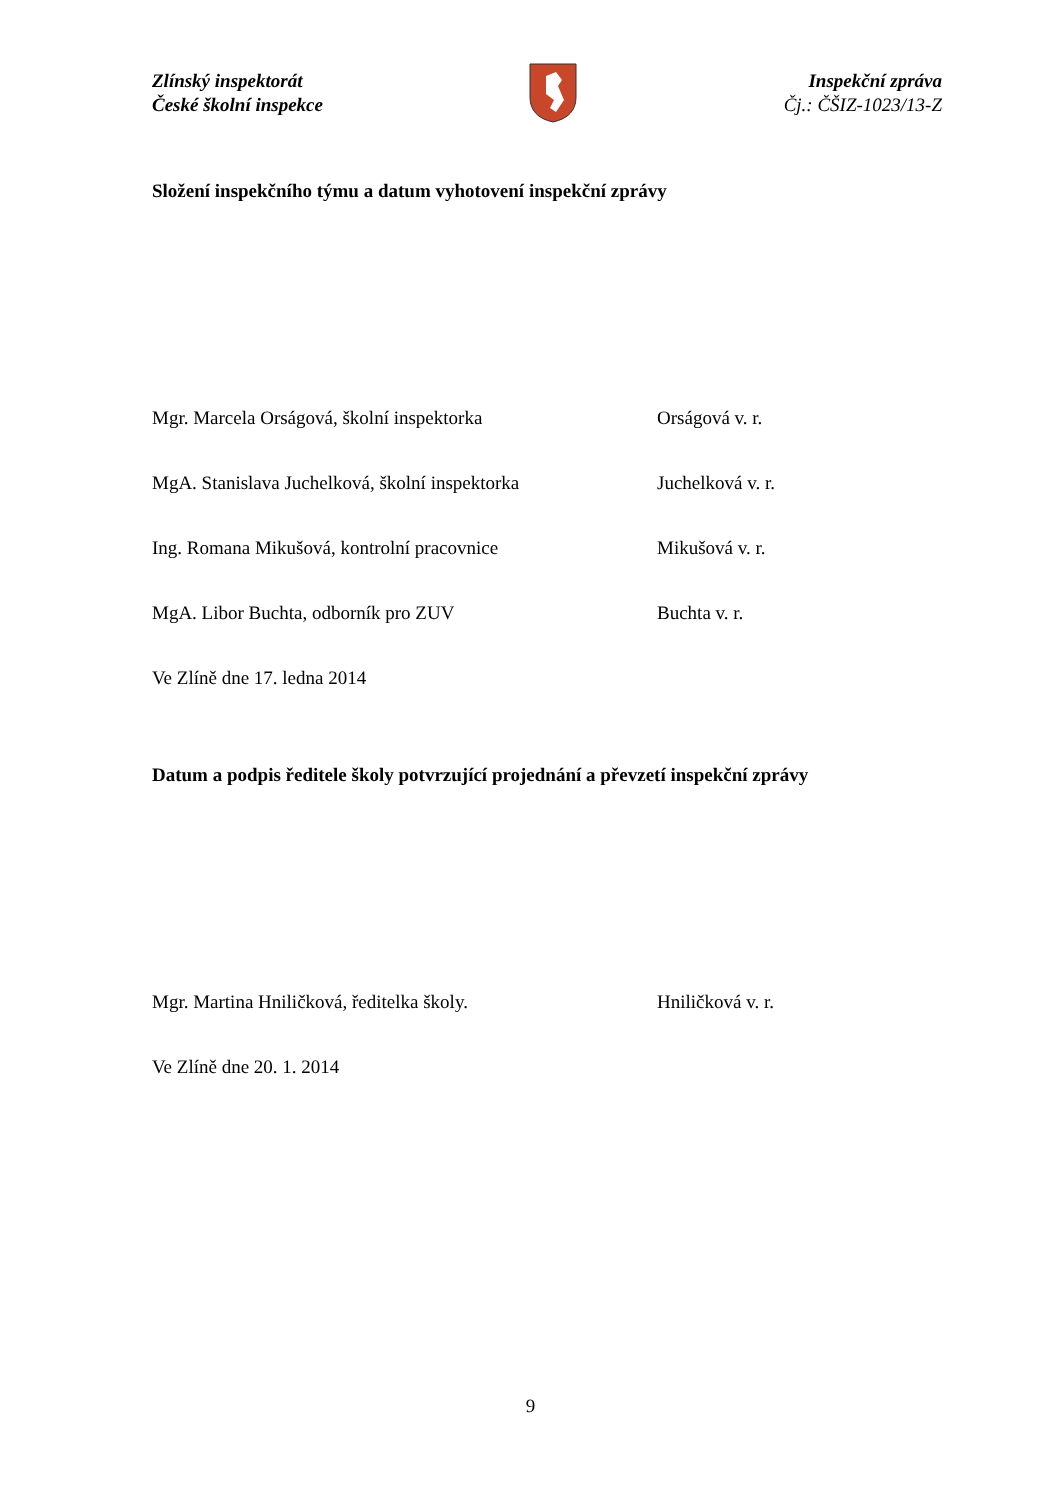Zlínský inspektorát
České školní inspekce
Inspekční zpráva
Čj.: ČŠIZ-1023/13-Z
Složení inspekčního týmu a datum vyhotovení inspekční zprávy
Mgr. Marcela Orságová, školní inspektorka Orságová v. r.
MgA. Stanislava Juchelková, školní inspektorka Juchelková v. r.
Ing. Romana Mikušová, kontrolní pracovnice Mikušová v. r.
MgA. Libor Buchta, odborník pro ZUV Buchta v. r.
Ve Zlíně dne 17. ledna 2014
Datum a podpis ředitele školy potvrzující projednání a převzetí inspekční zprávy
Mgr. Martina Hniličková, ředitelka školy. Hniličková v. r.
Ve Zlíně dne 20. 1. 2014
9